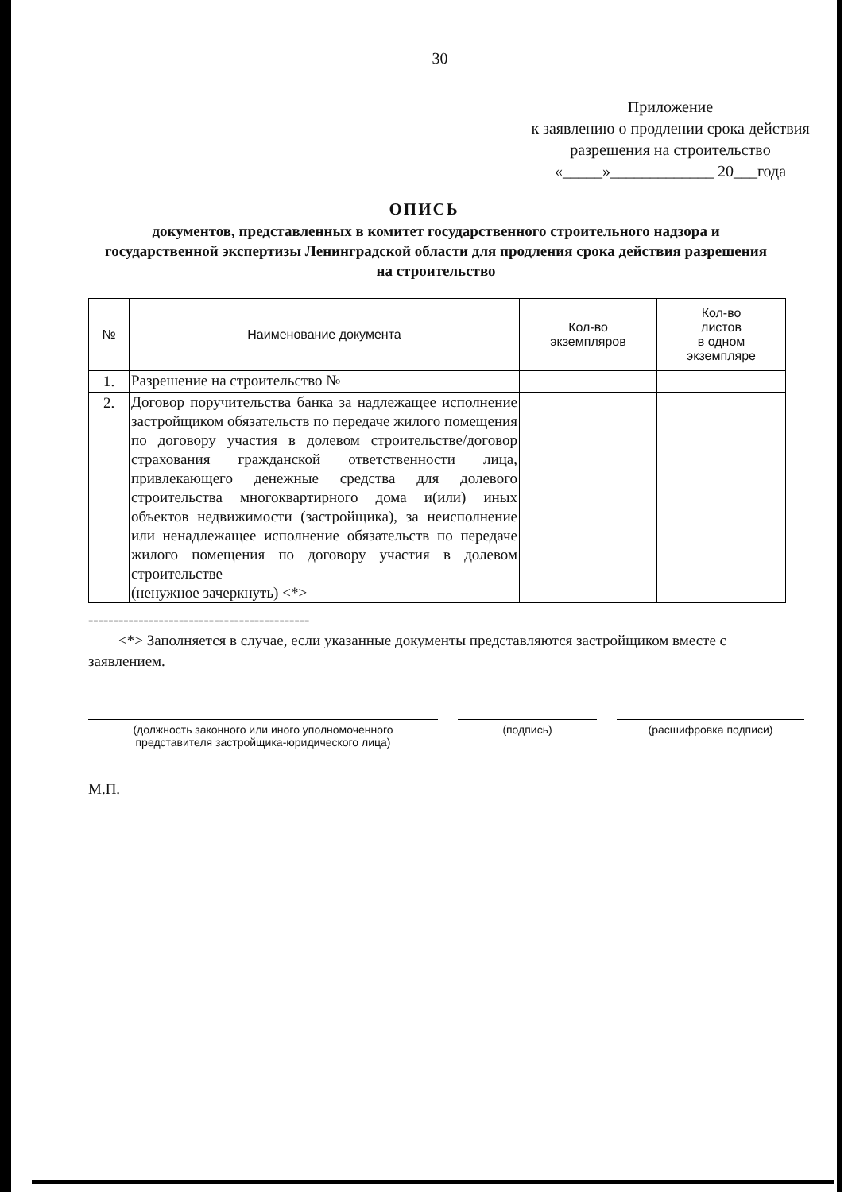30
Приложение
к заявлению о продлении срока действия
разрешения на строительство
«_____»_____________ 20___года
ОПИСЬ
документов, представленных в комитет государственного строительного надзора и государственной экспертизы Ленинградской области для продления срока действия разрешения на строительство
| № | Наименование документа | Кол-во экземпляров | Кол-во листов в одном экземпляре |
| --- | --- | --- | --- |
| 1. | Разрешение на строительство № | | |
| 2. | Договор поручительства банка за надлежащее исполнение застройщиком обязательств по передаче жилого помещения по договору участия в долевом строительстве/договор страхования гражданской ответственности лица, привлекающего денежные средства для долевого строительства многоквартирного дома и(или) иных объектов недвижимости (застройщика), за неисполнение или ненадлежащее исполнение обязательств по передаче жилого помещения по договору участия в долевом строительстве (ненужное зачеркнуть) <*> | | |
--------------------------------------------
<*> Заполняется в случае, если указанные документы представляются застройщиком вместе с заявлением.
(должность законного или иного уполномоченного
представителя застройщика-юридического лица)
(подпись) (расшифровка подписи)
М.П.